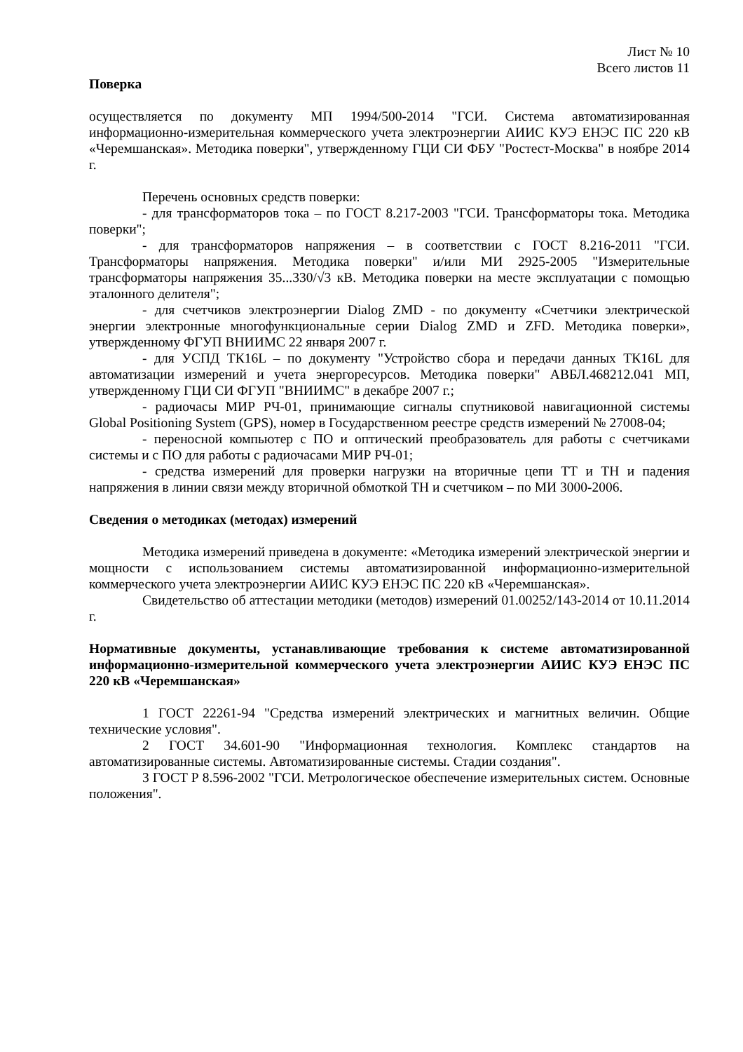Лист № 10
Всего листов 11
Поверка
осуществляется по документу МП 1994/500-2014 "ГСИ. Система автоматизированная информационно-измерительная коммерческого учета электроэнергии АИИС КУЭ ЕНЭС ПС 220 кВ «Черемшанская». Методика поверки", утвержденному ГЦИ СИ ФБУ "Ростест-Москва" в ноябре 2014 г.
Перечень основных средств поверки:
- для трансформаторов тока – по ГОСТ 8.217-2003 "ГСИ. Трансформаторы тока. Методика поверки";
- для трансформаторов напряжения – в соответствии с ГОСТ 8.216-2011 "ГСИ. Трансформаторы напряжения. Методика поверки" и/или МИ 2925-2005 "Измерительные трансформаторы напряжения 35...330/√3 кВ. Методика поверки на месте эксплуатации с помощью эталонного делителя";
- для счетчиков электроэнергии Dialog ZMD - по документу «Счетчики электрической энергии электронные многофункциональные серии Dialog ZMD и ZFD. Методика поверки», утвержденному ФГУП ВНИИМС 22 января 2007 г.
- для УСПД ТК16L – по документу "Устройство сбора и передачи данных ТК16L для автоматизации измерений и учета энергоресурсов. Методика поверки" АВБЛ.468212.041 МП, утвержденному ГЦИ СИ ФГУП "ВНИИМС" в декабре 2007 г.;
- радиочасы МИР РЧ-01, принимающие сигналы спутниковой навигационной системы Global Positioning System (GPS), номер в Государственном реестре средств измерений № 27008-04;
- переносной компьютер с ПО и оптический преобразователь для работы с счетчиками системы и с ПО для работы с радиочасами МИР РЧ-01;
- средства измерений для проверки нагрузки на вторичные цепи ТТ и ТН и падения напряжения в линии связи между вторичной обмоткой ТН и счетчиком – по МИ 3000-2006.
Сведения о методиках (методах) измерений
Методика измерений приведена в документе: «Методика измерений электрической энергии и мощности с использованием системы автоматизированной информационно-измерительной коммерческого учета электроэнергии АИИС КУЭ ЕНЭС ПС 220 кВ «Черемшанская».
Свидетельство об аттестации методики (методов) измерений 01.00252/143-2014 от 10.11.2014 г.
Нормативные документы, устанавливающие требования к системе автоматизированной информационно-измерительной коммерческого учета электроэнергии АИИС КУЭ ЕНЭС ПС 220 кВ «Черемшанская»
1 ГОСТ 22261-94 "Средства измерений электрических и магнитных величин. Общие технические условия".
2 ГОСТ 34.601-90 "Информационная технология. Комплекс стандартов на автоматизированные системы. Автоматизированные системы. Стадии создания".
3 ГОСТ Р 8.596-2002 "ГСИ. Метрологическое обеспечение измерительных систем. Основные положения".